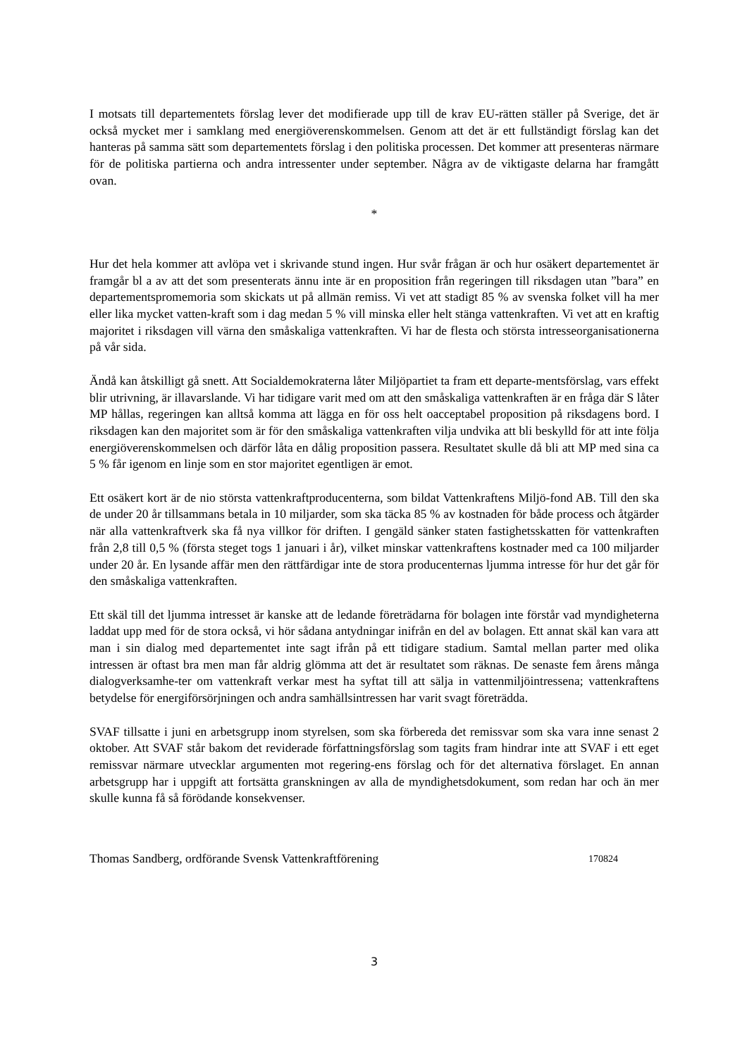I motsats till departementets förslag lever det modifierade upp till de krav EU-rätten ställer på Sverige, det är också mycket mer i samklang med energiöverenskommelsen. Genom att det är ett fullständigt förslag kan det hanteras på samma sätt som departementets förslag i den politiska processen. Det kommer att presenteras närmare för de politiska partierna och andra intressenter under september. Några av de viktigaste delarna har framgått ovan.
*
Hur det hela kommer att avlöpa vet i skrivande stund ingen. Hur svår frågan är och hur osäkert departementet är framgår bl a av att det som presenterats ännu inte är en proposition från regeringen till riksdagen utan ”bara” en departementspromemoria som skickats ut på allmän remiss. Vi vet att stadigt 85 % av svenska folket vill ha mer eller lika mycket vatten-kraft som i dag medan 5 % vill minska eller helt stänga vattenkraften. Vi vet att en kraftig majoritet i riksdagen vill värna den småskaliga vattenkraften. Vi har de flesta och största intresseorganisationerna på vår sida.
Ändå kan åtskilligt gå snett. Att Socialdemokraterna låter Miljöpartiet ta fram ett departe-mentsförslag, vars effekt blir utrivning, är illavarslande. Vi har tidigare varit med om att den småskaliga vattenkraften är en fråga där S låter MP hållas, regeringen kan alltså komma att lägga en för oss helt oacceptabel proposition på riksdagens bord. I riksdagen kan den majoritet som är för den småskaliga vattenkraften vilja undvika att bli beskylld för att inte följa energiöverenskommelsen och därför låta en dålig proposition passera. Resultatet skulle då bli att MP med sina ca 5 % får igenom en linje som en stor majoritet egentligen är emot.
Ett osäkert kort är de nio största vattenkraftproducenterna, som bildat Vattenkraftens Miljö-fond AB. Till den ska de under 20 år tillsammans betala in 10 miljarder, som ska täcka 85 % av kostnaden för både process och åtgärder när alla vattenkraftverk ska få nya villkor för driften. I gengäld sänker staten fastighetsskatten för vattenkraften från 2,8 till 0,5 % (första steget togs 1 januari i år), vilket minskar vattenkraftens kostnader med ca 100 miljarder under 20 år. En lysande affär men den rättfärdigar inte de stora producenternas ljumma intresse för hur det går för den småskaliga vattenkraften.
Ett skäl till det ljumma intresset är kanske att de ledande företrädarna för bolagen inte förstår vad myndigheterna laddat upp med för de stora också, vi hör sådana antydningar inifrån en del av bolagen. Ett annat skäl kan vara att man i sin dialog med departementet inte sagt ifrån på ett tidigare stadium. Samtal mellan parter med olika intressen är oftast bra men man får aldrig glömma att det är resultatet som räknas. De senaste fem årens många dialogverksamhe-ter om vattenkraft verkar mest ha syftat till att sälja in vattenmiljöintressena; vattenkraftens betydelse för energiförsörjningen och andra samhällsintressen har varit svagt företrädda.
SVAF tillsatte i juni en arbetsgrupp inom styrelsen, som ska förbereda det remissvar som ska vara inne senast 2 oktober. Att SVAF står bakom det reviderade författningsförslag som tagits fram hindrar inte att SVAF i ett eget remissvar närmare utvecklar argumenten mot regering-ens förslag och för det alternativa förslaget. En annan arbetsgrupp har i uppgift att fortsätta granskningen av alla de myndighetsdokument, som redan har och än mer skulle kunna få så förödande konsekvenser.
Thomas Sandberg, ordförande Svensk Vattenkraftförening 170824
3